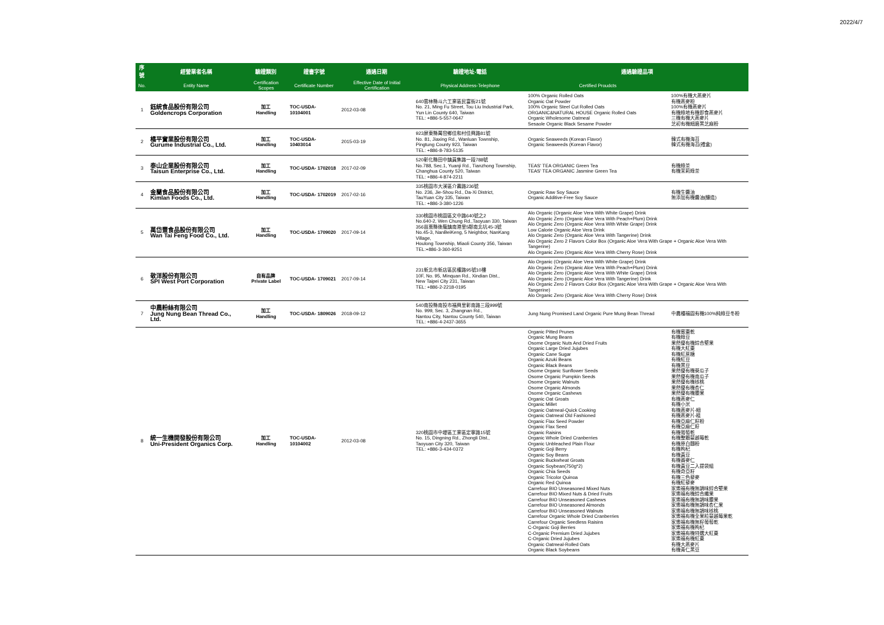2022/4/7
| 序號 | 經營業者名稱 | 驗證類別 | 證書字號 | 通過日期 | 驗證地址-電話 | 通過驗證品項 | |
| --- | --- | --- | --- | --- | --- | --- | --- |
| No. | Entity Name | Certification Scopes | Certificate Number | Effective Date of Initial Certification | Physical Address-Telephone | Certified Proudcts | |
| 1 | 鈺統食品股份有限公司 Goldencrops Corporation | 加工 Handling | TOC-USDA- 10104001 | 2012-03-08 | 640雲林縣斗六工業區民富街21號 No. 21, Ming Fu Street, Tou Liu Industrial Park, Yun Lin County 640, Taiwan TEL: +886-5-557-0647 | 100% Organic Rolled Oats Organic Oat Powder 100% Organic Steel Cut Rolled Oats ORGANIC&NATURAL HOUSE Organic Rolled Oats Organic Wholesome Oatmeal Sesaole Organic Black Sesame Powder | 100%有機大燕麥片 有機燕麥粉 100%有機燕麥片 有機綠地有機即食燕麥片 三機有機大燕麥片 芝初有機細磨黑芝麻粉 |
| 2 | 橘平實業股份有限公司 Gurume Industrial Co., Ltd. | 加工 Handling | TOC-USDA- 10403014 | 2015-03-19 | 923屏東縣萬巒鄉佳和村佳興路81號 No. 81, Jiaxing Rd., Wanluan Township, Pingtung County 923, Taiwan TEL: +886-8-783-5135 | Organic Seaweeds (Korean Flavor) Organic Seaweeds (Korean Flavor) | 韓式有機海苔 韓式有機海苔(禮盒) |
| 3 | 泰山企業股份有限公司 Taisun Enterprise Co., Ltd. | 加工 Handling | TOC-USDA- 1702018 | 2017-02-09 | 520彰化縣田中鎮員集路一段788號 No.788, Sec.1, Yuanji Rd., Tianzhong Township, Changhua County 520, Taiwan TEL: +886-4-874-2211 | TEAS' TEA ORGANIC Green Tea TEAS' TEA ORGANIC Jasmine Green Tea | 有機綠茶 有機茉莉綠茶 |
| 4 | 金蘭食品股份有限公司 Kimlan Foods Co., Ltd. | 加工 Handling | TOC-USDA- 1702019 | 2017-02-16 | 335桃園市大溪區介壽路236號 No. 236, Jie-Shou Rd., Da-Xi District, TauYuan City 335, Taiwan TEL: +886-3-380-1226 | Organic Raw Soy Sauce Organic Additive-Free Soy Sauce | 有機生醬油 無添加有機醬油(釀造) |
| 5 | 萬岱豐食品股份有限公司 Wan Tai Feng Food Co., Ltd. | 加工 Handling | TOC-USDA- 1709020 | 2017-09-14 | 330桃園市桃園區文中路640號之2 No.640-2, Wen Chung Rd.,Taoyuan 330, Taiwan 356苗栗縣後龍鎮南港里5鄰南北坑45-3號 No.45-3, NanBeiKeng, 5 Neighbor, NanKang Village, Houlong Township, Miaoli County 356, Taiwan TEL:+886-3-360-9251 | Alo Organic (Organic Aloe Vera With White Grape) Drink Alo Organic Zero (Organic Aloe Vera With Peach+Plum) Drink Alo Organic Zero (Organic Aloe Vera With White Grape) Drink Low Calorie Organic Aloe Vera Drink Alo Organic Zero (Organic Aloe Vera With Tangerine) Drink Alo Organic Zero 2 Flavors Color Box (Organic Aloe Vera With Grape + Organic Aloe Vera With Tangerine) Alo Organic Zero (Organic Aloe Vera With Cherry Rose) Drink | |
| 6 | 敬洋股份有限公司 SPI West Port Corporation | 自有品牌 Private Label | TOC-USDA- 1709021 | 2017-09-14 | 231新北市新店區民權路95號10樓 10F, No. 95, Minquan Rd., Xindian Dist., New Taipei City 231, Taiwan TEL: +886-2-2218-0195 | Alo Organic (Organic Aloe Vera With White Grape) Drink Alo Organic Zero (Organic Aloe Vera With Peach+Plum) Drink Alo Organic Zero (Organic Aloe Vera With White Grape) Drink Alo Organic Zero (Organic Aloe Vera With Tangerine) Drink Alo Organic Zero 2 Flavors Color Box (Organic Aloe Vera With Grape + Organic Aloe Vera With Tangerine) Alo Organic Zero (Organic Aloe Vera With Cherry Rose) Drink | |
| 7 | 中農粉絲有限公司 Jung Nung Bean Thread Co., Ltd. | 加工 Handling | TOC-USDA- 1809026 | 2018-09-12 | 540南投縣南投市福興里彰南路三段999號 No. 999, Sec. 3, Zhangnan Rd., Nantou City, Nantou County 540, Taiwan TEL: +886-4-2437-3655 | Jung Nung Promised Land Organic Pure Mung Bean Thread | 中農種福園有機100%純綠豆冬粉 |
| 8 | 統一生機開發股份有限公司 Uni-President Organics Corp. | 加工 Handling | TOC-USDA- 10104002 | 2012-03-08 | 320桃園市中壢區工業區定寧路15號 No. 15, Dingning Rd., Zhongli Dist., Taoyuan City 320, Taiwan TEL: +886-3-434-0372 | Organic Pitted Prunes Organic Mung Beans Osome Organic Nuts And Dried Fruits Organic Large Dried Jujubes Organic Cane Sugar Organic Azuki Beans Organic Black Beans Osome Organic Sunflower Seeds Osome Organic Pumpkin Seeds Osome Organic Walnuts Osome Organic Almonds Osome Organic Cashews Organic Oat Groats Organic Millet Organic Oatmeal-Quick Cooking Organic Oatmeal Old Fashioned Organic Flax Seed Powder Organic Flax Seed Organic Raisins Organic Whole Dried Cranberries Organic Unbleached Plain Flour Organic Goji Berry Organic Soy Beans Organic Buckwheat Groats Organic Soybean(750g*2) Organic Chia Seeds Organic Tricolor Quinoa Organic Red Quinoa Carrefour BIO Unseasoned Mixed Nuts Carrefour BIO Mixed Nuts & Dried Fruits Carrefour BIO Unseasoned Cashews Carrefour BIO Unseasoned Almonds Carrefour BIO Unseasoned Walnuts Carrefour Organic Whole Dried Cranberries Carrefour Organic Seedless Raisins C-Organic Goji Berries C-Organic Premium Dried Jujubes C-Organic Dried Jujubes Organic Oatmeal-Rolled Oats Organic Black Soybeans | 有機蜜棗乾 有機綠豆 果然優有機綜合堅果 有機大紅棗 有機紅蔗糖 有機紅豆 有機黑豆 果然優有機葵瓜子 果然優有機南瓜子 果然優有機核桃 果然優有機杏仁 果然優有機腰果 有機燕麥仁 有機小米 有機燕麥片-細 有機燕麥片-粗 有機亞麻仁籽粉 有機亞麻仁籽 有機葡萄乾 有機整顆蔓越莓乾 有機原白麵粉 有機枸杞 有機黃豆 有機蕎麥仁 有機黃豆二入提袋組 有機奇亞籽 有機三色藜麥 有機紅藜麥 家樂福有機無調味綜合堅果 家樂福有機綜合纖果 家樂福有機無調味腰果 家樂福有機無調味杏仁果 家樂福有機無調味核桃 家樂福有機全果粒蔓越莓果乾 家樂福有機無籽葡萄乾 家樂福有機枸杞 家樂福有機特選大紅棗 家樂福有機紅棗 有機大燕麥片 有機青仁黑豆 |